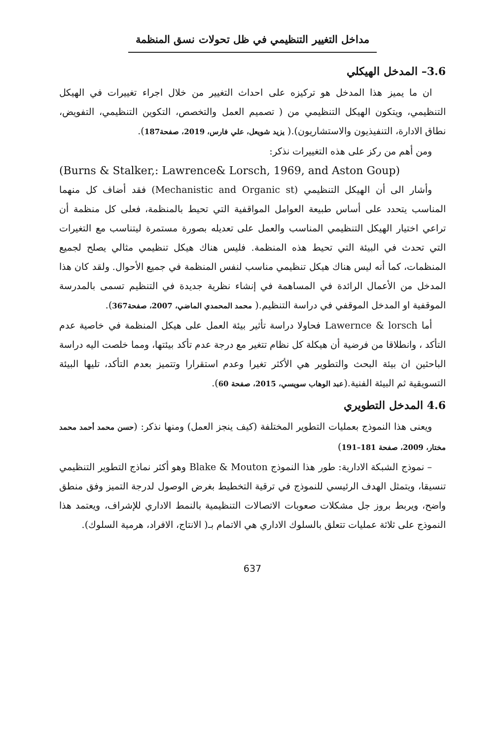مداخل التغيير التنظيمي في ظل تحولات نسق المنظمة
3.6– المدخل الهيكلي
ان ما يميز هذا المدخل هو تركيزه على احداث التغيير من خلال اجراء تغييرات في الهيكل التنظيمي، ويتكون الهيكل التنظيمي من ( تصميم العمل والتخصص، التكوين التنظيمي، التفويض، نطاق الادارة، التنفيذيون والاستشاريون).( يزيد شويعل، علي فارس، 2019، صفحة187).
ومن أهم من ركز على هذه التغييرات نذكر:
(Burns & Stalker,: Lawrence& Lorsch, 1969, and Aston Goup)
وأشار الى أن الهيكل التنظيمي (Mechanistic and Organic st) فقد أضاف كل منهما المناسب يتحدد على أساس طبيعة العوامل المواقفية التي تحيط بالمنظمة، فعلى كل منظمة أن تراعي اختيار الهيكل التنظيمي المناسب والعمل على تعديله بصورة مستمرة ليتناسب مع التغيرات التي تحدث في البيئة التي تحيط هذه المنظمة. فليس هناك هيكل تنظيمي مثالي يصلح لجميع المنظمات، كما أنه ليس هناك هيكل تنظيمي مناسب لنفس المنظمة في جميع الأحوال. ولقد كان هذا المدخل من الأعمال الرائدة في المساهمة في إنشاء نظرية جديدة في التنظيم تسمى بالمدرسة الموقفية او المدخل الموقفي في دراسة التنظيم.( محمد المحمدي الماضي، 2007، صفحة367).
أما Lawernce & lorsch فحاولا دراسة تأثير بيئة العمل على هيكل المنظمة في خاصية عدم التأكد ، وانطلاقا من فرضية أن هيكلة كل نظام تتغير مع درجة عدم تأكد بيئتها، ومما خلصت اليه دراسة الباحثين ان بيئة البحث والتطوير هي الأكثر تغيرا وعدم استقرارا وتتميز بعدم التأكد، تليها البيئة التسويقية ثم البيئة الفنية.(عبد الوهاب سويسي، 2015، صفحة 60).
4.6 المدخل التطويري
ويعنى هذا النموذج بعمليات التطوير المختلفة (كيف ينجز العمل) ومنها نذكر: (حسن محمد أحمد محمد مختار، 2009، صفحة 181–191)
– نموذج الشبكة الادارية: طور هذا النموذج Blake & Mouton وهو أكثر نماذج التطوير التنظيمي تنسيقا، ويتمثل الهدف الرئيسي للنموذج في ترقية التخطيط بغرض الوصول لدرجة التميز وفق منطق واضح، ويربط بروز جل مشكلات صعوبات الاتصالات التنظيمية بالنمط الاداري للإشراف، ويعتمد هذا النموذج على ثلاثة عمليات تتعلق بالسلوك الاداري هي الاتمام بـ( الانتاج، الافراد، هرمية السلوك).
637